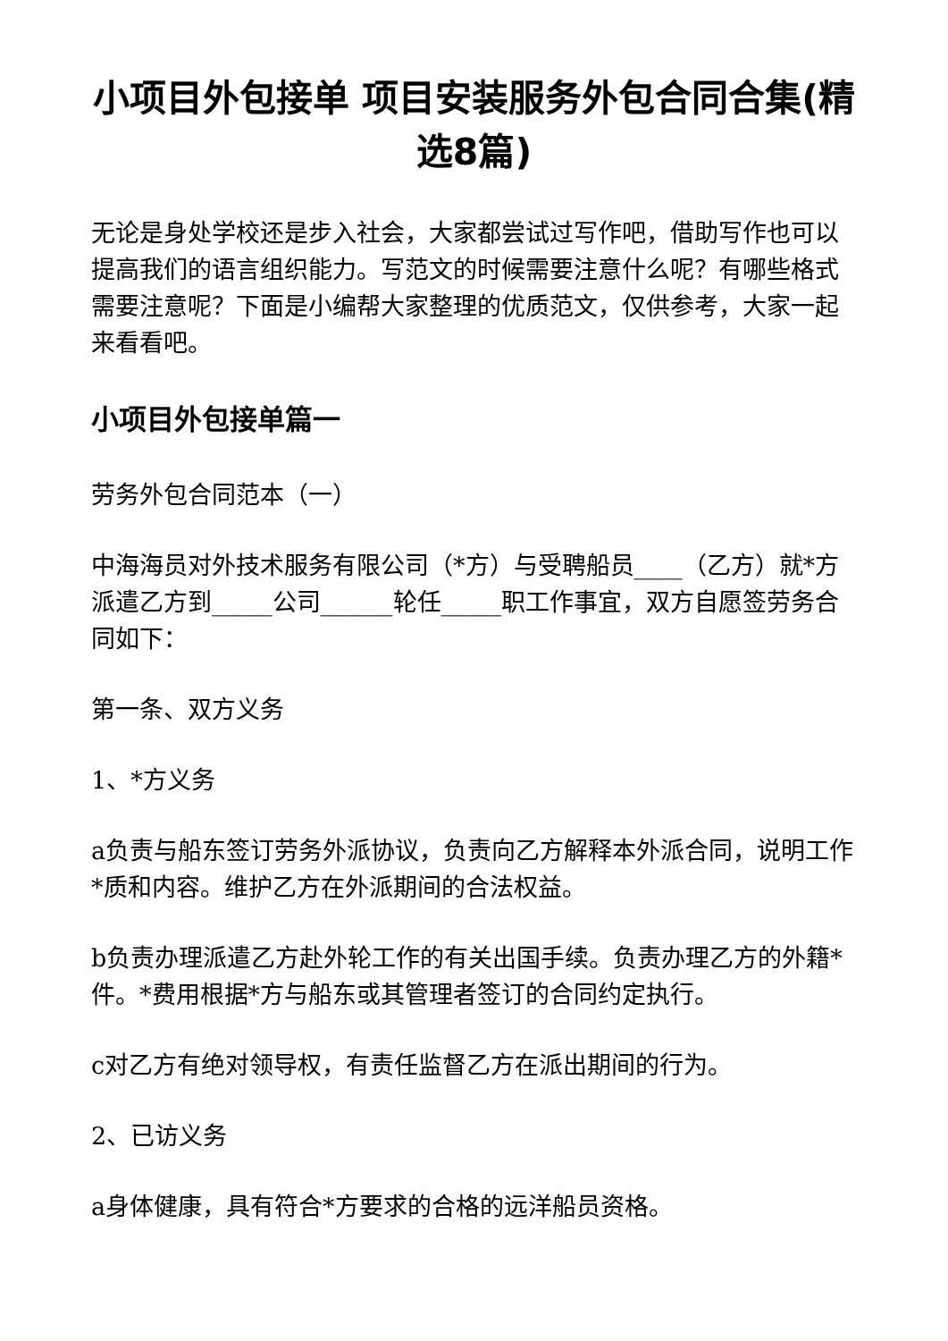小项目外包接单 项目安装服务外包合同合集(精选8篇)
无论是身处学校还是步入社会，大家都尝试过写作吧，借助写作也可以提高我们的语言组织能力。写范文的时候需要注意什么呢？有哪些格式需要注意呢？下面是小编帮大家整理的优质范文，仅供参考，大家一起来看看吧。
小项目外包接单篇一
劳务外包合同范本（一）
中海海员对外技术服务有限公司（*方）与受聘船员____（乙方）就*方派遣乙方到_____公司______轮任_____职工作事宜，双方自愿签劳务合同如下：
第一条、双方义务
1、*方义务
a负责与船东签订劳务外派协议，负责向乙方解释本外派合同，说明工作*质和内容。维护乙方在外派期间的合法权益。
b负责办理派遣乙方赴外轮工作的有关出国手续。负责办理乙方的外籍*件。*费用根据*方与船东或其管理者签订的合同约定执行。
c对乙方有绝对领导权，有责任监督乙方在派出期间的行为。
2、已访义务
a身体健康，具有符合*方要求的合格的远洋船员资格。